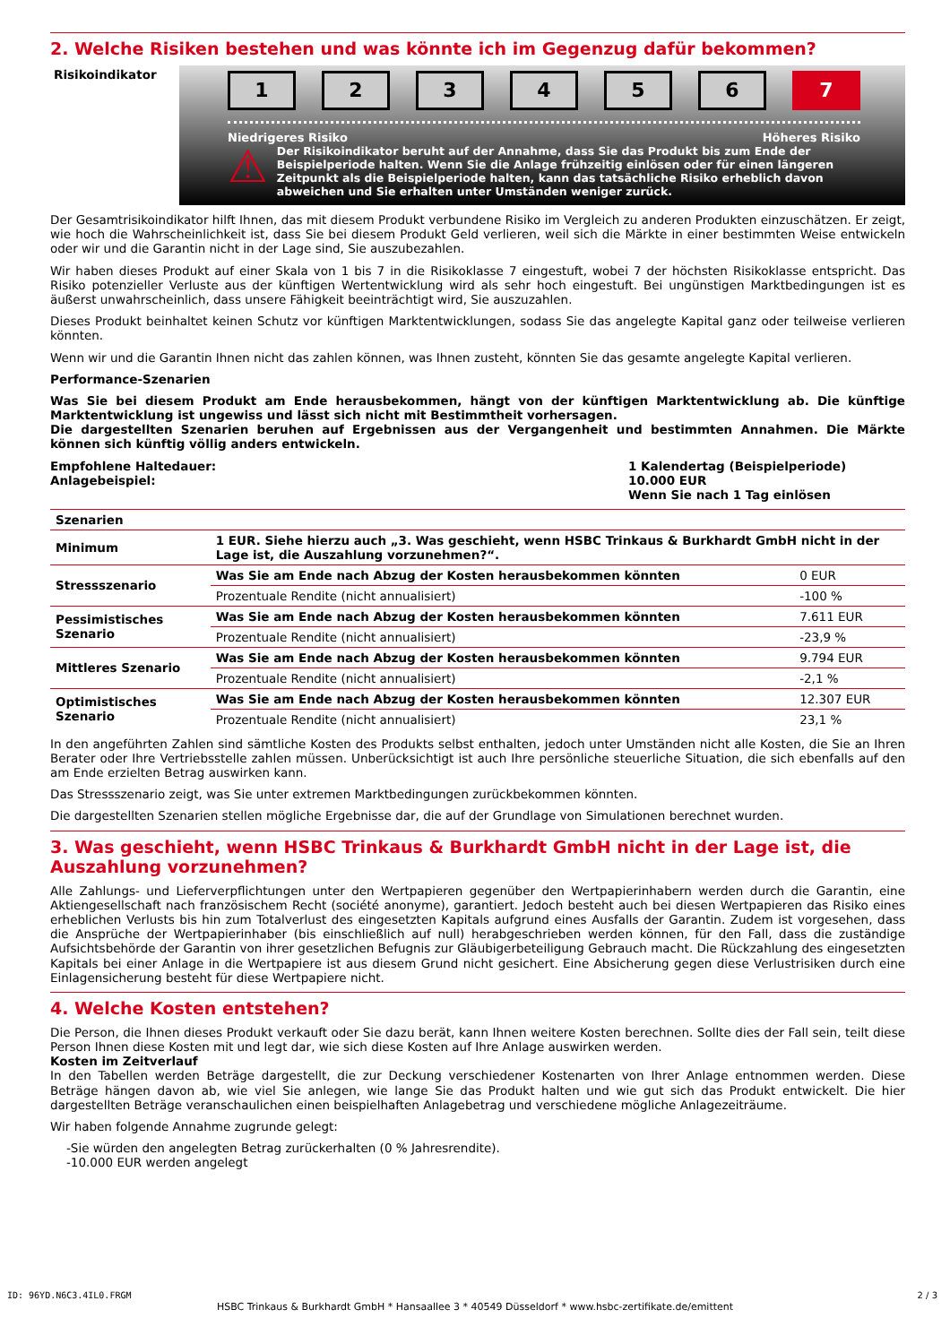2. Welche Risiken bestehen und was könnte ich im Gegenzug dafür bekommen?
Risikoindikator
123456 7
Niedrigeres Risiko Höheres Risiko
⚠
Der Risikoindikator beruht auf der Annahme, dass Sie das Produkt bis zum Ende der Beispielperiode halten. Wenn Sie die Anlage frühzeitig einlösen oder für einen längeren Zeitpunkt als die Beispielperiode halten, kann das tatsächliche Risiko erheblich davon abweichen und Sie erhalten unter Umständen weniger zurück.
Der Gesamtrisikoindikator hilft Ihnen, das mit diesem Produkt verbundene Risiko im Vergleich zu anderen Produkten einzuschätzen. Er zeigt, wie hoch die Wahrscheinlichkeit ist, dass Sie bei diesem Produkt Geld verlieren, weil sich die Märkte in einer bestimmten Weise entwickeln oder wir und die Garantin nicht in der Lage sind, Sie auszubezahlen.
Wir haben dieses Produkt auf einer Skala von 1 bis 7 in die Risikoklasse 7 eingestuft, wobei 7 der höchsten Risikoklasse entspricht. Das Risiko potenzieller Verluste aus der künftigen Wertentwicklung wird als sehr hoch eingestuft. Bei ungünstigen Marktbedingungen ist es äußerst unwahrscheinlich, dass unsere Fähigkeit beeinträchtigt wird, Sie auszuzahlen.
Dieses Produkt beinhaltet keinen Schutz vor künftigen Marktentwicklungen, sodass Sie das angelegte Kapital ganz oder teilweise verlieren könnten.
Wenn wir und die Garantin Ihnen nicht das zahlen können, was Ihnen zusteht, könnten Sie das gesamte angelegte Kapital verlieren.
Performance-Szenarien
Was Sie bei diesem Produkt am Ende herausbekommen, hängt von der künftigen Marktentwicklung ab. Die künftige Marktentwicklung ist ungewiss und lässt sich nicht mit Bestimmtheit vorhersagen.
Die dargestellten Szenarien beruhen auf Ergebnissen aus der Vergangenheit und bestimmten Annahmen. Die Märkte können sich künftig völlig anders entwickeln.
Empfohlene Haltedauer:
Anlagebeispiel:
1 Kalendertag (Beispielperiode)
10.000 EUR
Wenn Sie nach 1 Tag einlösen
| Szenarien | | |
| --- | --- | --- |
| Minimum | 1 EUR. Siehe hierzu auch „3. Was geschieht, wenn HSBC Trinkaus & Burkhardt GmbH nicht in der Lage ist, die Auszahlung vorzunehmen?“. | |
| Stressszenario | Was Sie am Ende nach Abzug der Kosten herausbekommen könnten | 0 EUR |
| | Prozentuale Rendite (nicht annualisiert) | -100 % |
| Pessimistisches Szenario | Was Sie am Ende nach Abzug der Kosten herausbekommen könnten | 7.611 EUR |
| | Prozentuale Rendite (nicht annualisiert) | -23,9 % |
| Mittleres Szenario | Was Sie am Ende nach Abzug der Kosten herausbekommen könnten | 9.794 EUR |
| | Prozentuale Rendite (nicht annualisiert) | -2,1 % |
| Optimistisches Szenario | Was Sie am Ende nach Abzug der Kosten herausbekommen könnten | 12.307 EUR |
| | Prozentuale Rendite (nicht annualisiert) | 23,1 % |
In den angeführten Zahlen sind sämtliche Kosten des Produkts selbst enthalten, jedoch unter Umständen nicht alle Kosten, die Sie an Ihren Berater oder Ihre Vertriebsstelle zahlen müssen. Unberücksichtigt ist auch Ihre persönliche steuerliche Situation, die sich ebenfalls auf den am Ende erzielten Betrag auswirken kann.
Das Stressszenario zeigt, was Sie unter extremen Marktbedingungen zurückbekommen könnten.
Die dargestellten Szenarien stellen mögliche Ergebnisse dar, die auf der Grundlage von Simulationen berechnet wurden.
3. Was geschieht, wenn HSBC Trinkaus & Burkhardt GmbH nicht in der Lage ist, die Auszahlung vorzunehmen?
Alle Zahlungs- und Lieferverpflichtungen unter den Wertpapieren gegenüber den Wertpapierinhabern werden durch die Garantin, eine Aktiengesellschaft nach französischem Recht (société anonyme), garantiert. Jedoch besteht auch bei diesen Wertpapieren das Risiko eines erheblichen Verlusts bis hin zum Totalverlust des eingesetzten Kapitals aufgrund eines Ausfalls der Garantin. Zudem ist vorgesehen, dass die Ansprüche der Wertpapierinhaber (bis einschließlich auf null) herabgeschrieben werden können, für den Fall, dass die zuständige Aufsichtsbehörde der Garantin von ihrer gesetzlichen Befugnis zur Gläubigerbeteiligung Gebrauch macht. Die Rückzahlung des eingesetzten Kapitals bei einer Anlage in die Wertpapiere ist aus diesem Grund nicht gesichert. Eine Absicherung gegen diese Verlustrisiken durch eine Einlagensicherung besteht für diese Wertpapiere nicht.
4. Welche Kosten entstehen?
Die Person, die Ihnen dieses Produkt verkauft oder Sie dazu berät, kann Ihnen weitere Kosten berechnen. Sollte dies der Fall sein, teilt diese Person Ihnen diese Kosten mit und legt dar, wie sich diese Kosten auf Ihre Anlage auswirken werden.
Kosten im Zeitverlauf
In den Tabellen werden Beträge dargestellt, die zur Deckung verschiedener Kostenarten von Ihrer Anlage entnommen werden. Diese Beträge hängen davon ab, wie viel Sie anlegen, wie lange Sie das Produkt halten und wie gut sich das Produkt entwickelt. Die hier dargestellten Beträge veranschaulichen einen beispielhaften Anlagebetrag und verschiedene mögliche Anlagezeiträume.
Wir haben folgende Annahme zugrunde gelegt:
-Sie würden den angelegten Betrag zurückerhalten (0 % Jahresrendite).
-10.000 EUR werden angelegt
ID: 96YD.N6C3.4IL0.FRGM
HSBC Trinkaus & Burkhardt GmbH * Hansaallee 3 * 40549 Düsseldorf * www.hsbc-zertifikate.de/emittent
2 / 3